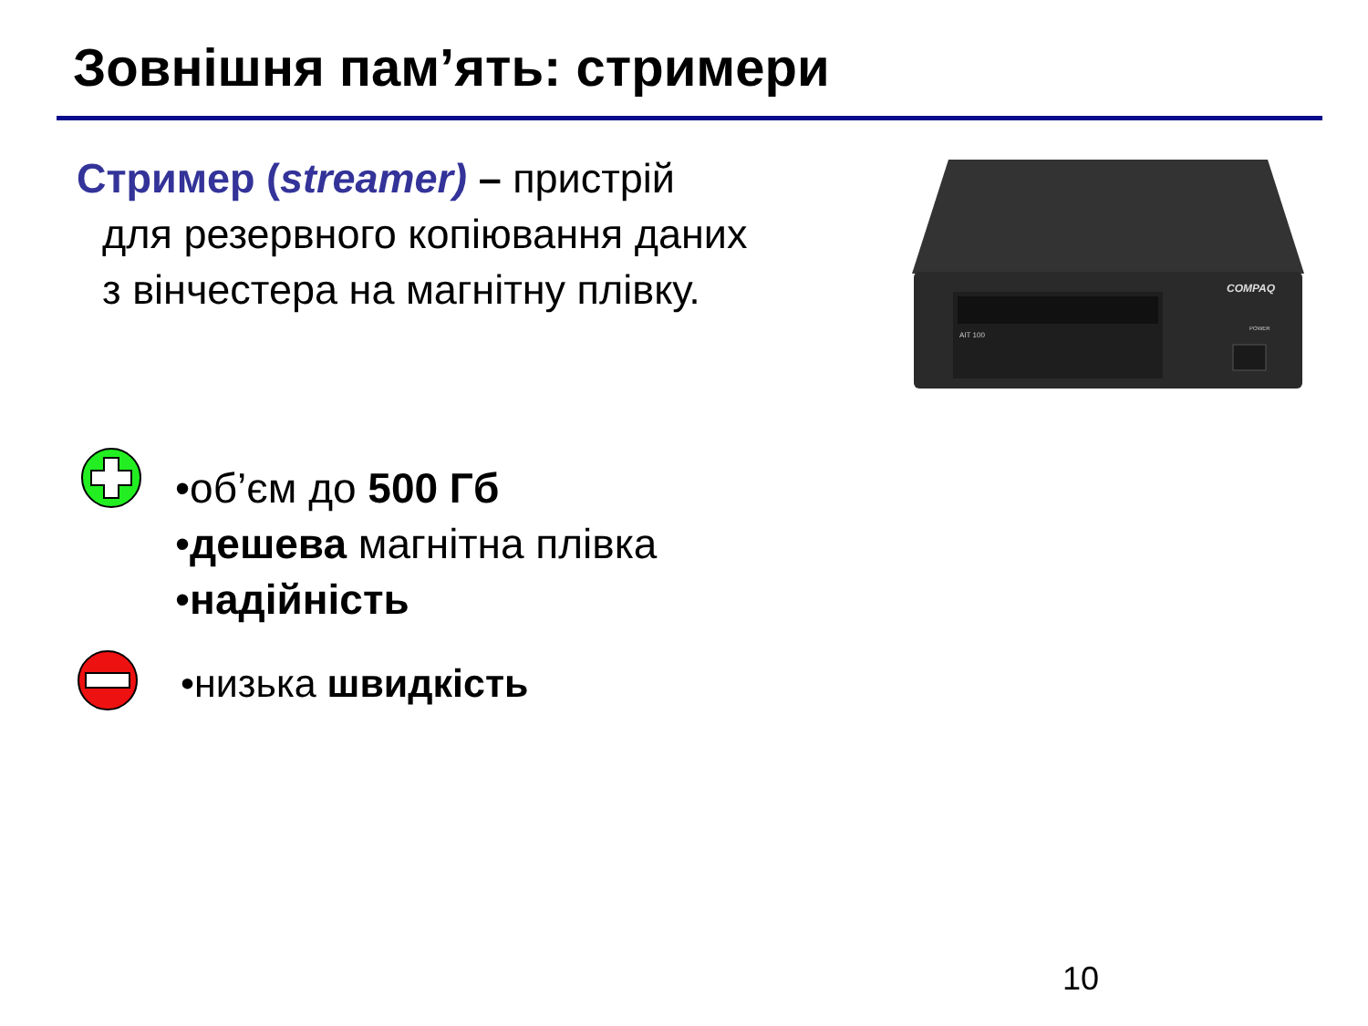Зовнішня пам’ять: стримери
Стример (streamer) – пристрій
для резервного копіювання даних
з вінчестера на магнітну плівку.
COMPAQ
AIT 100
POWER
•об’єм до 500 Гб
•дешева магнітна плівка
•надійність
•низька швидкість
10